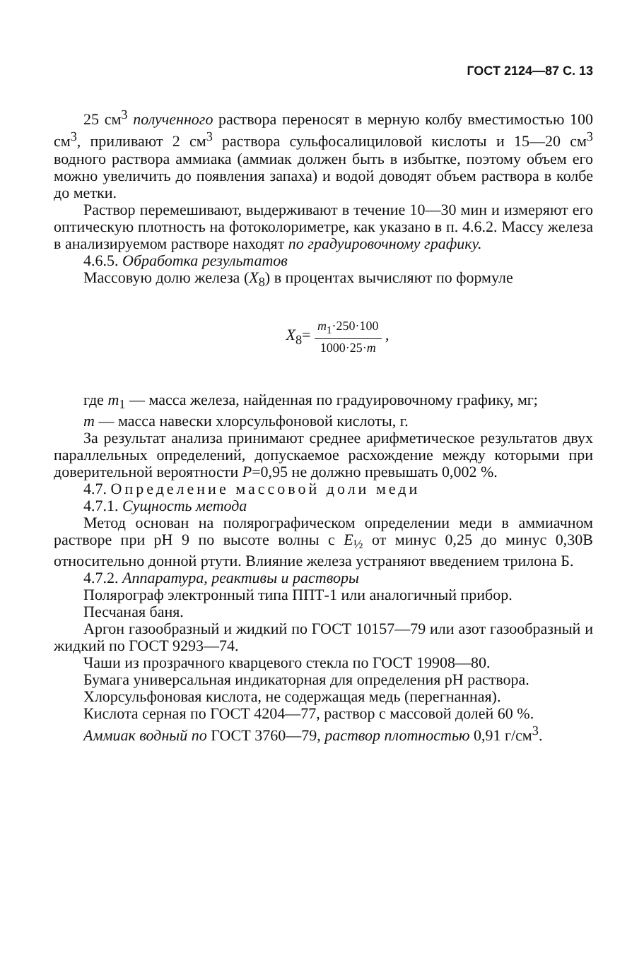ГОСТ 2124—87 С. 13
25 см<sup>3</sup> полученного раствора переносят в мерную колбу вместимостью 100 см<sup>3</sup>, приливают 2 см<sup>3</sup> раствора сульфосалициловой кислоты и 15—20 см<sup>3</sup> водного раствора аммиака (аммиак должен быть в избытке, поэтому объем его можно увеличить до появления запаха) и водой доводят объем раствора в колбе до метки.
Раствор перемешивают, выдерживают в течение 10—30 мин и измеряют его оптическую плотность на фотоколориметре, как указано в п. 4.6.2. Массу железа в анализируемом растворе находят по градуировочному графику.
4.6.5. Обработка результатов
Массовую долю железа (X<sub>8</sub>) в процентах вычисляют по формуле
X<sub>8</sub>= m<sub>1</sub>·250·100 1000·25·m ,
где m<sub>1</sub> — масса железа, найденная по градуировочному графику, мг;
m — масса навески хлорсульфоновой кислоты, г.
За результат анализа принимают среднее арифметическое результатов двух параллельных определений, допускаемое расхождение между которыми при доверительной вероятности P=0,95 не должно превышать 0,002 %.
4.7. Определение массовой доли меди
4.7.1. Сущность метода
Метод основан на полярографическом определении меди в аммиачном растворе при рН 9 по высоте волны с E<sub>½</sub> от минус 0,25 до минус 0,30В относительно донной ртути. Влияние железа устраняют введением трилона Б.
4.7.2. Аппаратура, реактивы и растворы
Полярограф электронный типа ППТ-1 или аналогичный прибор.
Песчаная баня.
Аргон газообразный и жидкий по ГОСТ 10157—79 или азот газообразный и жидкий по ГОСТ 9293—74.
Чаши из прозрачного кварцевого стекла по ГОСТ 19908—80.
Бумага универсальная индикаторная для определения рН раствора.
Хлорсульфоновая кислота, не содержащая медь (перегнанная).
Кислота серная по ГОСТ 4204—77, раствор с массовой долей 60 %.
Аммиак водный по ГОСТ 3760—79, раствор плотностью 0,91 г/см<sup>3</sup>.